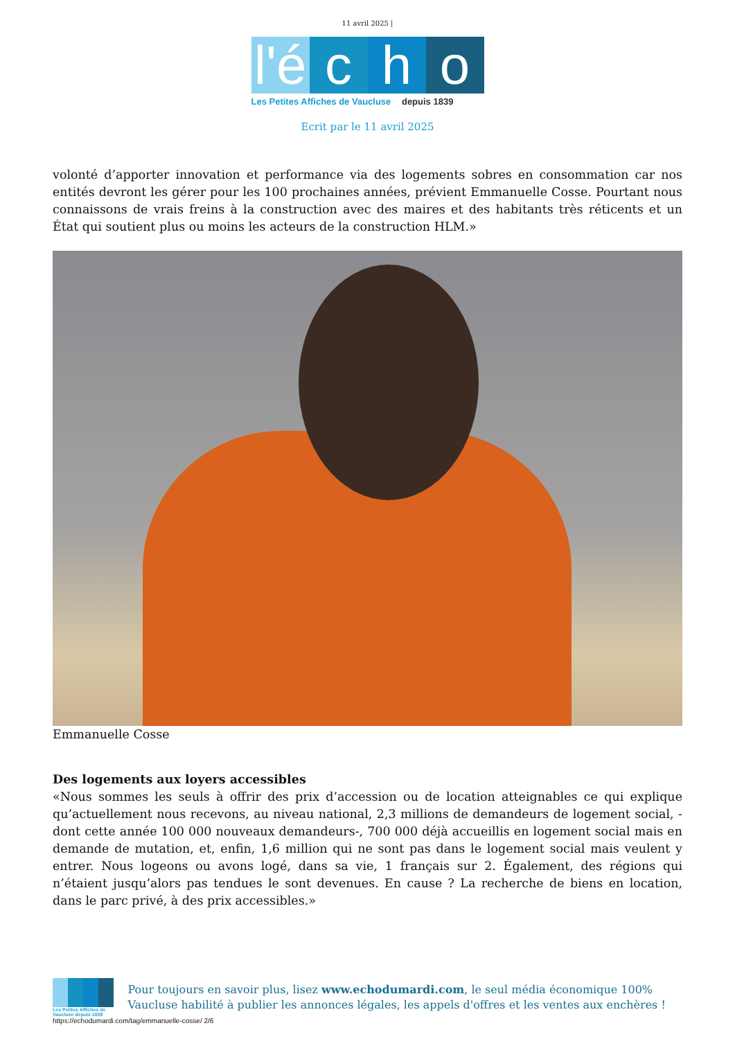11 avril 2025 |
l'é
c h o
Les Petites Affiches de Vaucluse depuis 1839
Ecrit par le 11 avril 2025
volonté d’apporter innovation et performance via des logements sobres en consommation car nos entités devront les gérer pour les 100 prochaines années, prévient Emmanuelle Cosse. Pourtant nous connaissons de vrais freins à la construction avec des maires et des habitants très réticents et un État qui soutient plus ou moins les acteurs de la construction HLM.»
Emmanuelle Cosse
Des logements aux loyers accessibles
«Nous sommes les seuls à offrir des prix d’accession ou de location atteignables ce qui explique qu’actuellement nous recevons, au niveau national, 2,3 millions de demandeurs de logement social, -dont cette année 100 000 nouveaux demandeurs-, 700 000 déjà accueillis en logement social mais en demande de mutation, et, enfin, 1,6 million qui ne sont pas dans le logement social mais veulent y entrer. Nous logeons ou avons logé, dans sa vie, 1 français sur 2. Également, des régions qui n’étaient jusqu’alors pas tendues le sont devenues. En cause ? La recherche de biens en location, dans le parc privé, à des prix accessibles.»
Les Petites Affiches de Vaucluse depuis 1839
Pour toujours en savoir plus, lisez www.echodumardi.com, le seul média économique 100% Vaucluse habilité à publier les annonces légales, les appels d'offres et les ventes aux enchères !
https://echodumardi.com/tag/emmanuelle-cosse/ 2/6